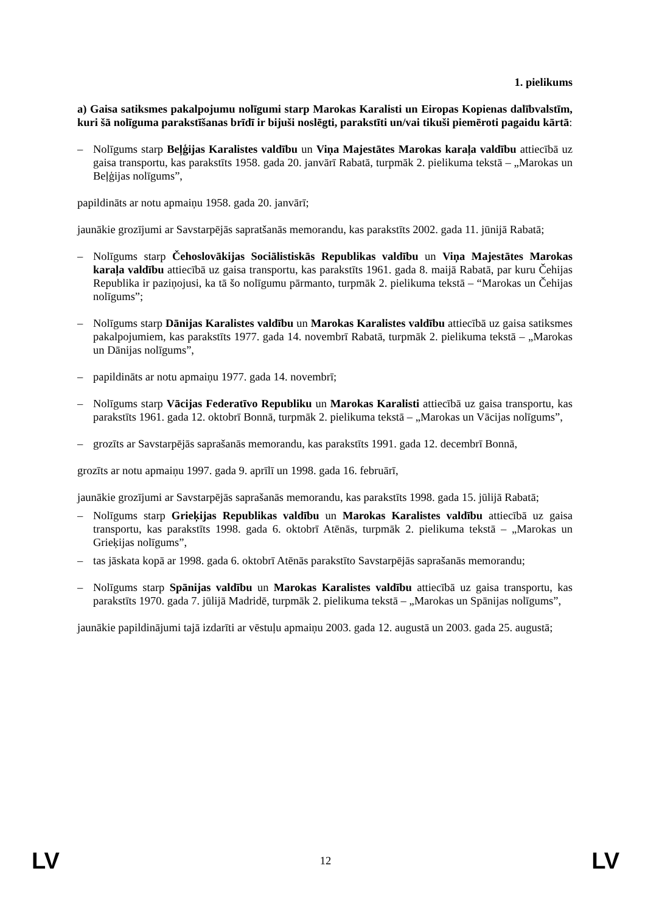1. pielikums
a) Gaisa satiksmes pakalpojumu nolīgumi starp Marokas Karalisti un Eiropas Kopienas dalībvalstīm, kuri šā nolīguma parakstīšanas brīdī ir bijuši noslēgti, parakstīti un/vai tikuši piemēroti pagaidu kārtā:
– Nolīgums starp Beļģijas Karalistes valdību un Viņa Majestātes Marokas karaļa valdību attiecībā uz gaisa transportu, kas parakstīts 1958. gada 20. janvārī Rabatā, turpmāk 2. pielikuma tekstā – „Marokas un Beļģijas nolīgums”,
papildināts ar notu apmaiņu 1958. gada 20. janvārī;
jaunākie grozījumi ar Savstarpējās sapratšanās memorandu, kas parakstīts 2002. gada 11. jūnijā Rabatā;
– Nolīgums starp Čehoslovākijas Sociālistiskās Republikas valdību un Viņa Majestātes Marokas karaļa valdību attiecībā uz gaisa transportu, kas parakstīts 1961. gada 8. maijā Rabatā, par kuru Čehijas Republika ir paziņojusi, ka tā šo nolīgumu pārmanto, turpmāk 2. pielikuma tekstā – “Marokas un Čehijas nolīgums”;
– Nolīgums starp Dānijas Karalistes valdību un Marokas Karalistes valdību attiecībā uz gaisa satiksmes pakalpojumiem, kas parakstīts 1977. gada 14. novembrī Rabatā, turpmāk 2. pielikuma tekstā – „Marokas un Dānijas nolīgums”,
– papildināts ar notu apmaiņu 1977. gada 14. novembrī;
– Nolīgums starp Vācijas Federatīvo Republiku un Marokas Karalisti attiecībā uz gaisa transportu, kas parakstīts 1961. gada 12. oktobrī Bonnā, turpmāk 2. pielikuma tekstā – „Marokas un Vācijas nolīgums”,
– grozīts ar Savstarpējās saprašanās memorandu, kas parakstīts 1991. gada 12. decembrī Bonnā,
grozīts ar notu apmaiņu 1997. gada 9. aprīlī un 1998. gada 16. februārī,
jaunākie grozījumi ar Savstarpējās saprašanās memorandu, kas parakstīts 1998. gada 15. jūlijā Rabatā;
– Nolīgums starp Grieķijas Republikas valdību un Marokas Karalistes valdību attiecībā uz gaisa transportu, kas parakstīts 1998. gada 6. oktobrī Atēnās, turpmāk 2. pielikuma tekstā – „Marokas un Grieķijas nolīgums”,
– tas jāskata kopā ar 1998. gada 6. oktobrī Atēnās parakstīto Savstarpējās saprašanās memorandu;
– Nolīgums starp Spānijas valdību un Marokas Karalistes valdību attiecībā uz gaisa transportu, kas parakstīts 1970. gada 7. jūlijā Madridē, turpmāk 2. pielikuma tekstā – „Marokas un Spānijas nolīgums”,
jaunākie papildinājumi tajā izdarīti ar vēstuļu apmaiņu 2003. gada 12. augustā un 2003. gada 25. augustā;
LV 12 LV